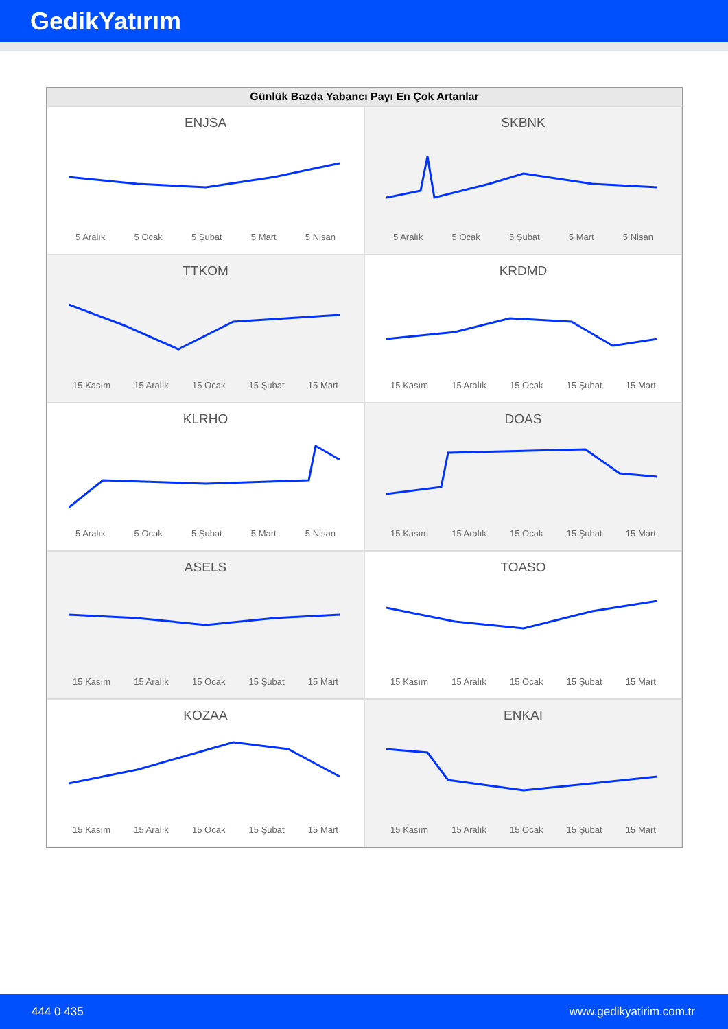GedikYatırım
Günlük Bazda Yabancı Payı En Çok Artanlar
ENJSA
5 Aralık 5 Ocak 5 Şubat 5 Mart 5 Nisan
SKBNK
5 Aralık 5 Ocak 5 Şubat 5 Mart 5 Nisan
TTKOM
15 Kasım 15 Aralık 15 Ocak 15 Şubat 15 Mart
KRDMD
15 Kasım 15 Aralık 15 Ocak 15 Şubat 15 Mart
KLRHO
5 Aralık 5 Ocak 5 Şubat 5 Mart 5 Nisan
DOAS
15 Kasım 15 Aralık 15 Ocak 15 Şubat 15 Mart
ASELS
15 Kasım 15 Aralık 15 Ocak 15 Şubat 15 Mart
TOASO
15 Kasım 15 Aralık 15 Ocak 15 Şubat 15 Mart
KOZAA
15 Kasım 15 Aralık 15 Ocak 15 Şubat 15 Mart
ENKAI
15 Kasım 15 Aralık 15 Ocak 15 Şubat 15 Mart
444 0 435 www.gedikyatirim.com.tr